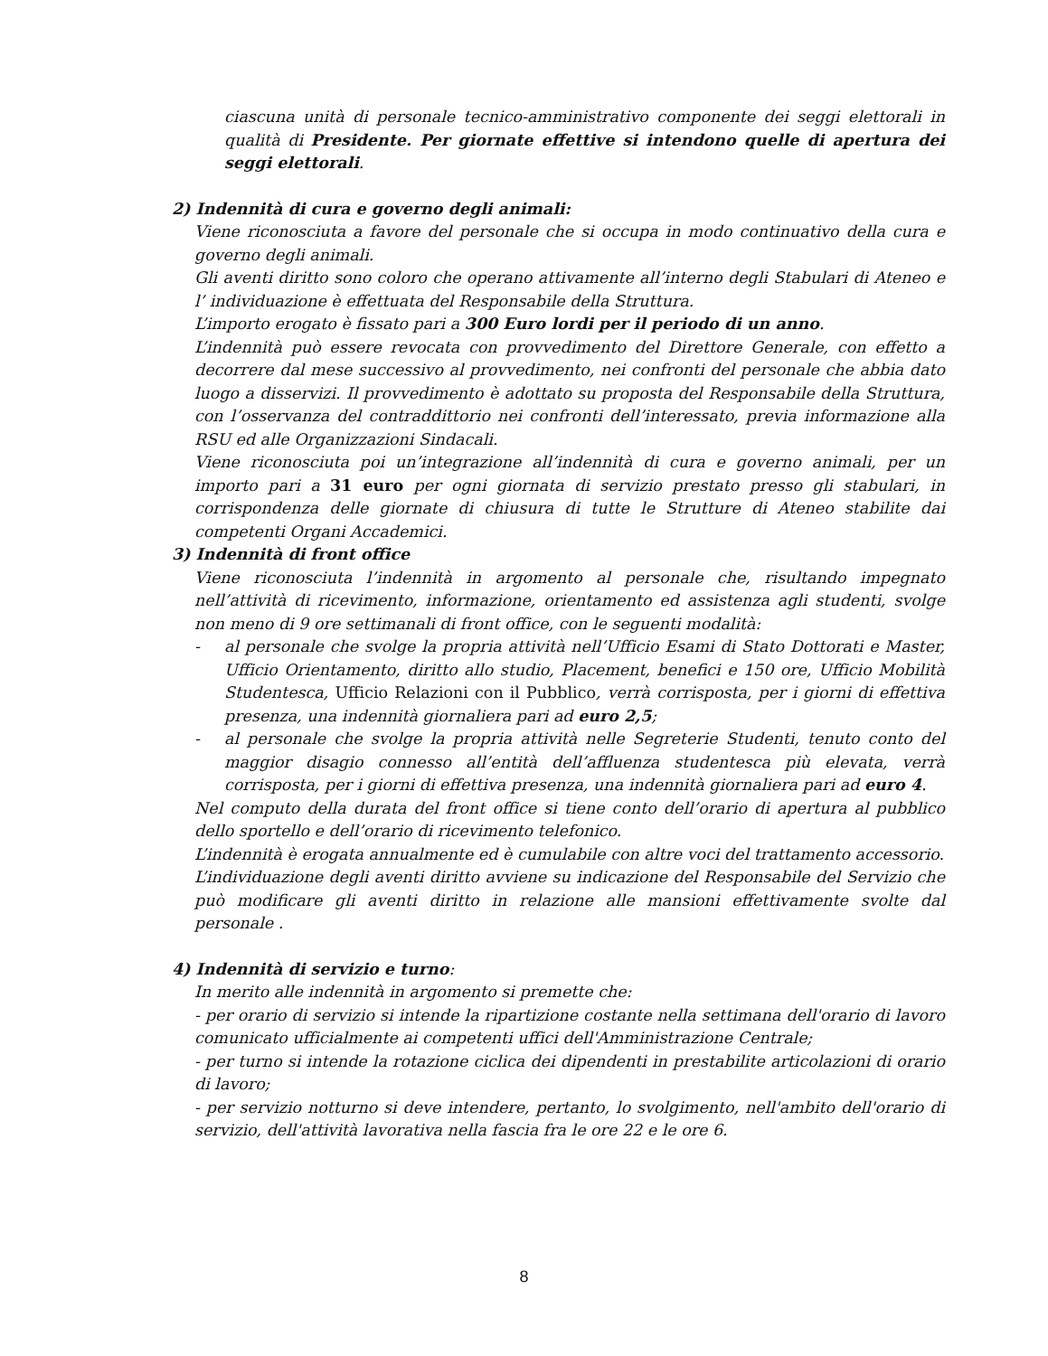ciascuna unità di personale tecnico-amministrativo componente dei seggi elettorali in qualità di Presidente. Per giornate effettive si intendono quelle di apertura dei seggi elettorali.
2) Indennità di cura e governo degli animali:
Viene riconosciuta a favore del personale che si occupa in modo continuativo della cura e governo degli animali.
Gli aventi diritto sono coloro che operano attivamente all’interno degli Stabulari di Ateneo e l’ individuazione è effettuata del Responsabile della Struttura.
L’importo erogato è fissato pari a 300 Euro lordi per il periodo di un anno.
L’indennità può essere revocata con provvedimento del Direttore Generale, con effetto a decorrere dal mese successivo al provvedimento, nei confronti del personale che abbia dato luogo a disservizi. Il provvedimento è adottato su proposta del Responsabile della Struttura, con l’osservanza del contraddittorio nei confronti dell’interessato, previa informazione alla RSU ed alle Organizzazioni Sindacali.
Viene riconosciuta poi un’integrazione all’indennità di cura e governo animali, per un importo pari a 31 euro per ogni giornata di servizio prestato presso gli stabulari, in corrispondenza delle giornate di chiusura di tutte le Strutture di Ateneo stabilite dai competenti Organi Accademici.
3) Indennità di front office
Viene riconosciuta l’indennità in argomento al personale che, risultando impegnato nell’attività di ricevimento, informazione, orientamento ed assistenza agli studenti, svolge non meno di 9 ore settimanali di front office, con le seguenti modalità:
- al personale che svolge la propria attività nell’Ufficio Esami di Stato Dottorati e Master, Ufficio Orientamento, diritto allo studio, Placement, benefici e 150 ore, Ufficio Mobilità Studentesca, Ufficio Relazioni con il Pubblico, verrà corrisposta, per i giorni di effettiva presenza, una indennità giornaliera pari ad euro 2,5;
- al personale che svolge la propria attività nelle Segreterie Studenti, tenuto conto del maggior disagio connesso all’entità dell’affluenza studentesca più elevata, verrà corrisposta, per i giorni di effettiva presenza, una indennità giornaliera pari ad euro 4.
Nel computo della durata del front office si tiene conto dell’orario di apertura al pubblico dello sportello e dell’orario di ricevimento telefonico.
L’indennità è erogata annualmente ed è cumulabile con altre voci del trattamento accessorio.
L’individuazione degli aventi diritto avviene su indicazione del Responsabile del Servizio che può modificare gli aventi diritto in relazione alle mansioni effettivamente svolte dal personale .
4) Indennità di servizio e turno:
In merito alle indennità in argomento si premette che:
- per orario di servizio si intende la ripartizione costante nella settimana dell'orario di lavoro comunicato ufficialmente ai competenti uffici dell'Amministrazione Centrale;
- per turno si intende la rotazione ciclica dei dipendenti in prestabilite articolazioni di orario di lavoro;
- per servizio notturno si deve intendere, pertanto, lo svolgimento, nell'ambito dell'orario di servizio, dell'attività lavorativa nella fascia fra le ore 22 e le ore 6.
8